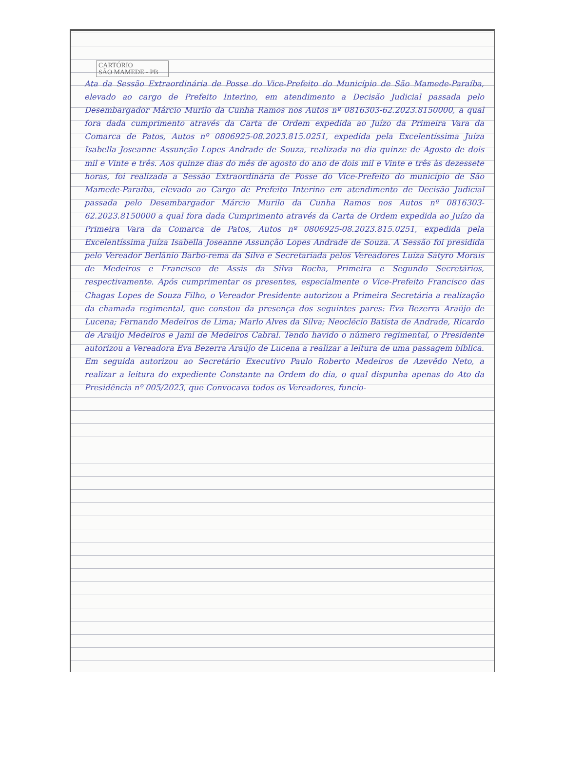CARTÓRIO
SÃO MAMEDE - PB
Ata da Sessão Extraordinária de Posse do Vice-Prefeito do Município de São Mamede-Paraíba, elevado ao cargo de Prefeito Interino, em atendimento a Decisão Judicial passada pelo Desembargador Márcio Murilo da Cunha Ramos nos Autos nº 0816303-62.2023.8150000, a qual fora dada cumprimento através da Carta de Ordem expedida ao Juízo da Primeira Vara da Comarca de Patos, Autos nº 0806925-08.2023.815.0251, expedida pela Excelentíssima Juíza Isabella Joseanne Assunção Lopes Andrade de Souza, realizada no dia quinze de Agosto de dois mil e Vinte e três. Aos quinze dias do mês de agosto do ano de dois mil e Vinte e três às dezessete horas, foi realizada a Sessão Extraordinária de Posse do Vice-Prefeito do município de São Mamede-Paraíba, elevado ao Cargo de Prefeito Interino em atendimento de Decisão Judicial passada pelo Desembargador Márcio Murilo da Cunha Ramos nos Autos nº 0816303-62.2023.8150000 a qual fora dada Cumprimento através da Carta de Ordem expedida ao Juízo da Primeira Vara da Comarca de Patos, Autos nº 0806925-08.2023.815.0251, expedida pela Excelentíssima Juíza Isabella Joseanne Assunção Lopes Andrade de Souza. A Sessão foi presidida pelo Vereador Berlânio Barbo-rema da Silva e Secretariada pelos Vereadores Luíza Sátyro Morais de Medeiros e Francisco de Assis da Silva Rocha, Primeira e Segundo Secretários, respectivamente. Após cumprimentar os presentes, especialmente o Vice-Prefeito Francisco das Chagas Lopes de Souza Filho, o Vereador Presidente autorizou a Primeira Secretária a realização da chamada regimental, que constou da presença dos seguintes pares: Eva Bezerra Araújo de Lucena; Fernando Medeiros de Lima; Marlo Alves da Silva; Neoclécio Batista de Andrade, Ricardo de Araújo Medeiros e Jami de Medeiros Cabral. Tendo havido o número regimental, o Presidente autorizou a Vereadora Eva Bezerra Araújo de Lucena a realizar a leitura de uma passagem bíblica. Em seguida autorizou ao Secretário Executivo Paulo Roberto Medeiros de Azevêdo Neto, a realizar a leitura do expediente Constante na Ordem do dia, o qual dispunha apenas do Ato da Presidência nº 005/2023, que Convocava todos os Vereadores, funcio-